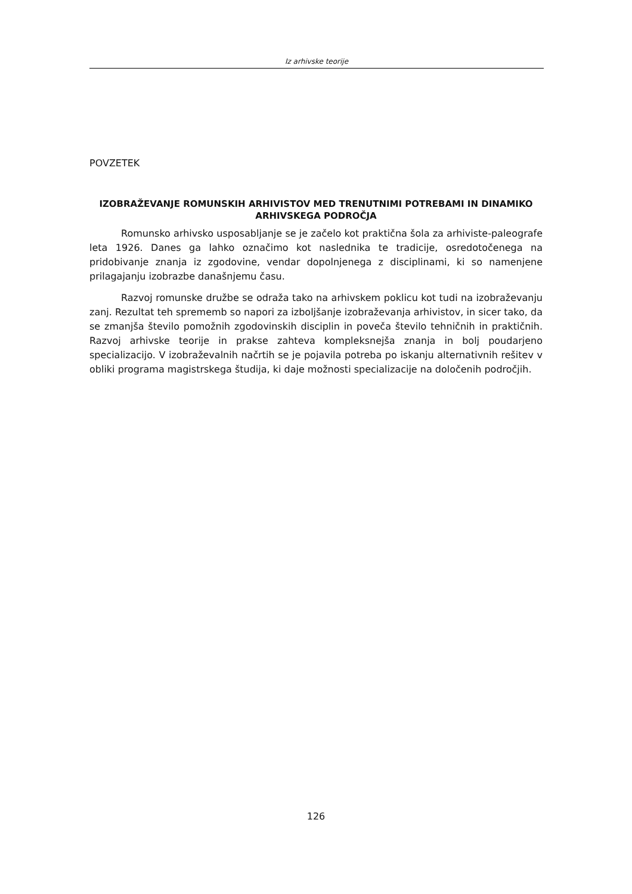Iz arhivske teorije
POVZETEK
IZOBRAŽEVANJE ROMUNSKIH ARHIVISTOV MED TRENUTNIMI POTREBAMI IN DINAMIKO ARHIVSKEGA PODROČJA
Romunsko arhivsko usposabljanje se je začelo kot praktična šola za arhiviste-paleografe leta 1926. Danes ga lahko označimo kot naslednika te tradicije, osredotočenega na pridobivanje znanja iz zgodovine, vendar dopolnjenega z disciplinami, ki so namenjene prilagajanju izobrazbe današnjemu času.
Razvoj romunske družbe se odraža tako na arhivskem poklicu kot tudi na izobraževanju zanj. Rezultat teh sprememb so napori za izboljšanje izobraževanja arhivistov, in sicer tako, da se zmanjša število pomožnih zgodovinskih disciplin in poveča število tehničnih in praktičnih. Razvoj arhivske teorije in prakse zahteva kompleksnejša znanja in bolj poudarjeno specializacijo. V izobraževalnih načrtih se je pojavila potreba po iskanju alternativnih rešitev v obliki programa magistrskega študija, ki daje možnosti specializacije na določenih področjih.
126